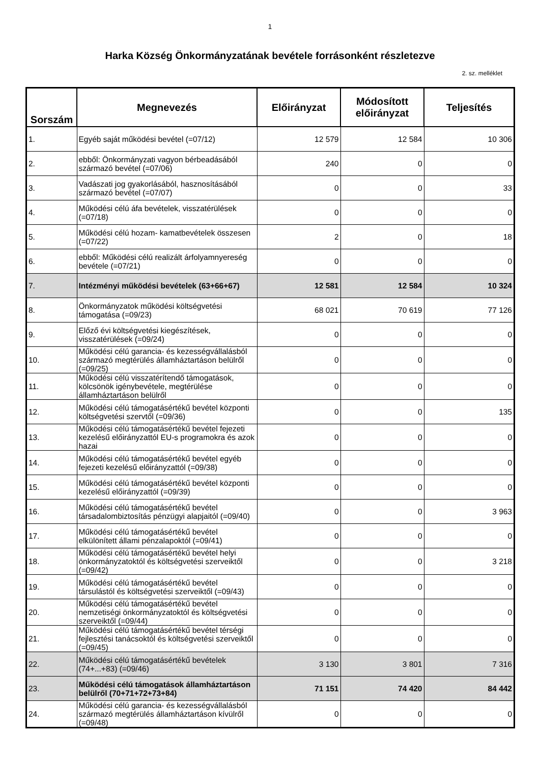1
Harka Község Önkormányzatának bevétele forrásonként részletezve
2. sz. melléklet
| Sorszám | Megnevezés | Előirányzat | Módosított előirányzat | Teljesítés |
| --- | --- | --- | --- | --- |
| 1. | Egyéb saját működési bevétel (=07/12) | 12 579 | 12 584 | 10 306 |
| 2. | ebből: Önkormányzati vagyon bérbeadásából származó bevétel (=07/06) | 240 | 0 | 0 |
| 3. | Vadászati jog gyakorlásából, hasznosításából származó bevétel (=07/07) | 0 | 0 | 33 |
| 4. | Működési célú áfa bevételek, visszatérülések (=07/18) | 0 | 0 | 0 |
| 5. | Működési célú hozam- kamatbevételek összesen (=07/22) | 2 | 0 | 18 |
| 6. | ebből: Működési célú realizált árfolyamnyereség bevétele (=07/21) | 0 | 0 | 0 |
| 7. | Intézményi működési bevételek (63+66+67) | 12 581 | 12 584 | 10 324 |
| 8. | Önkormányzatok működési költségvetési támogatása (=09/23) | 68 021 | 70 619 | 77 126 |
| 9. | Előző évi költségvetési kiegészítések, visszatérülések (=09/24) | 0 | 0 | 0 |
| 10. | Működési célú garancia- és kezességvállalásból származó megtérülés államháztartáson belülről (=09/25) | 0 | 0 | 0 |
| 11. | Működési célú visszatérítendő támogatások, kölcsönök igénybevétele, megtérülése államháztartáson belülről | 0 | 0 | 0 |
| 12. | Működési célú támogatásértékű bevétel központi költségvetési szervtől (=09/36) | 0 | 0 | 135 |
| 13. | Működési célú támogatásértékű bevétel fejezeti kezelésű előirányzattól EU-s programokra és azok hazai | 0 | 0 | 0 |
| 14. | Működési célú támogatásértékű bevétel egyéb fejezeti kezelésű előirányzattól (=09/38) | 0 | 0 | 0 |
| 15. | Működési célú támogatásértékű bevétel központi kezelésű előirányzattól (=09/39) | 0 | 0 | 0 |
| 16. | Működési célú támogatásértékű bevétel társadalombiztosítás pénzügyi alapjaitól (=09/40) | 0 | 0 | 3 963 |
| 17. | Működési célú támogatásértékű bevétel elkülönített állami pénzalapoktól (=09/41) | 0 | 0 | 0 |
| 18. | Működési célú támogatásértékű bevétel helyi önkormányzatoktól és költségvetési szerveiktől (=09/42) | 0 | 0 | 3 218 |
| 19. | Működési célú támogatásértékű bevétel társulástól és költségvetési szerveiktől (=09/43) | 0 | 0 | 0 |
| 20. | Működési célú támogatásértékű bevétel nemzetiségi önkormányzatoktól és költségvetési szerveiktől (=09/44) | 0 | 0 | 0 |
| 21. | Működési célú támogatásértékű bevétel térségi fejlesztési tanácsoktól és költségvetési szerveiktől (=09/45) | 0 | 0 | 0 |
| 22. | Működési célú támogatásértékű bevételek (74+...+83) (=09/46) | 3 130 | 3 801 | 7 316 |
| 23. | Működési célú támogatások államháztartáson belülről (70+71+72+73+84) | 71 151 | 74 420 | 84 442 |
| 24. | Működési célú garancia- és kezességvállalásból származó megtérülés államháztartáson kívülről (=09/48) | 0 | 0 | 0 |